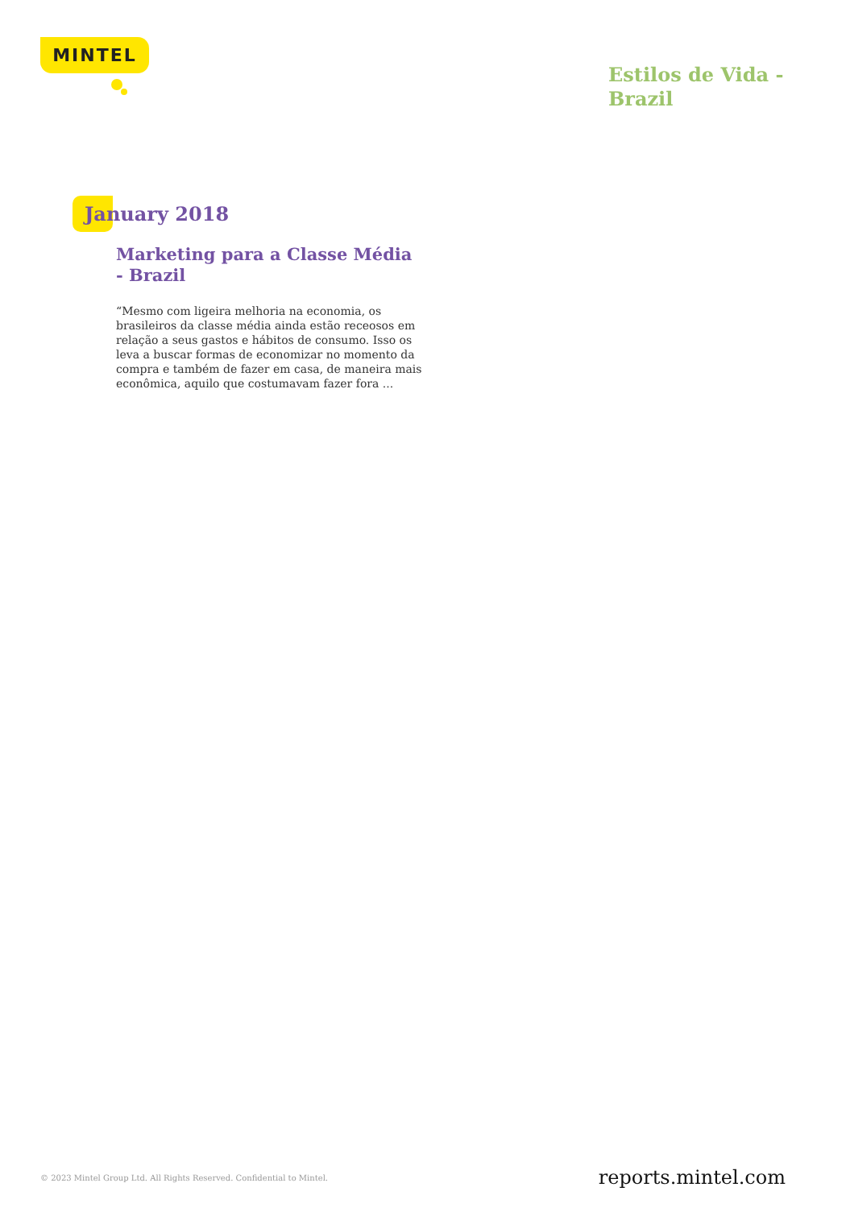MINTEL
Estilos de Vida - Brazil
January 2018
Marketing para a Classe Média - Brazil
“Mesmo com ligeira melhoria na economia, os brasileiros da classe média ainda estão receosos em relação a seus gastos e hábitos de consumo. Isso os leva a buscar formas de economizar no momento da compra e também de fazer em casa, de maneira mais econômica, aquilo que costumavam fazer fora ...
© 2023 Mintel Group Ltd. All Rights Reserved. Confidential to Mintel. reports.mintel.com